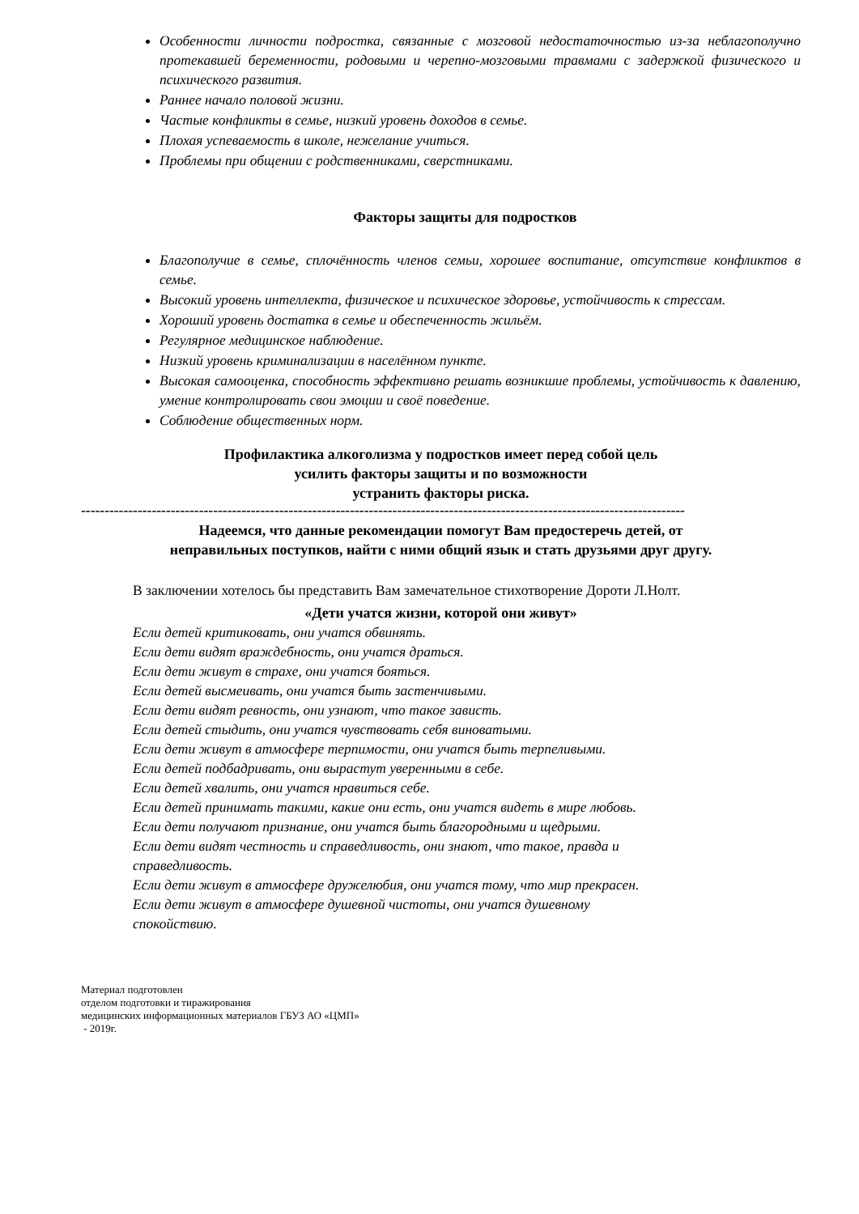Особенности личности подростка, связанные с мозговой недостаточностью из-за неблагополучно протекавшей беременности, родовыми и черепно-мозговыми травмами с задержкой физического и психического развития.
Раннее начало половой жизни.
Частые конфликты в семье, низкий уровень доходов в семье.
Плохая успеваемость в школе, нежелание учиться.
Проблемы при общении с родственниками, сверстниками.
Факторы защиты для подростков
Благополучие в семье, сплочённость членов семьи, хорошее воспитание, отсутствие конфликтов в семье.
Высокий уровень интеллекта, физическое и психическое здоровье, устойчивость к стрессам.
Хороший уровень достатка в семье и обеспеченность жильём.
Регулярное медицинское наблюдение.
Низкий уровень криминализации в населённом пункте.
Высокая самооценка, способность эффективно решать возникшие проблемы, устойчивость к давлению, умение контролировать свои эмоции и своё поведение.
Соблюдение общественных норм.
Профилактика алкоголизма у подростков имеет перед собой цель
усилить факторы защиты и по возможности
устранить факторы риска.
--------------------------------------------------------------------------------------------------------------------------------
Надеемся, что данные рекомендации помогут Вам предостеречь детей, от
неправильных поступков, найти с ними общий язык и стать друзьями друг другу.
В заключении хотелось бы представить Вам замечательное стихотворение Дороти Л.Нолт.
«Дети учатся жизни, которой они живут»
Если детей критиковать, они учатся обвинять.
Если дети видят враждебность, они учатся драться.
Если дети живут в страхе, они учатся бояться.
Если детей высмеивать, они учатся быть застенчивыми.
Если дети видят ревность, они узнают, что такое зависть.
Если детей стыдить, они учатся чувствовать себя виноватыми.
Если дети живут в атмосфере терпимости, они учатся быть терпеливыми.
Если детей подбадривать, они вырастут уверенными в себе.
Если детей хвалить, они учатся нравиться себе.
Если детей принимать такими, какие они есть, они учатся видеть в мире любовь.
Если дети получают признание, они учатся быть благородными и щедрыми.
Если дети видят честность и справедливость, они знают, что такое, правда и
справедливость.
Если дети живут в атмосфере дружелюбия, они учатся тому, что мир прекрасен.
Если дети живут в атмосфере душевной чистоты, они учатся душевному
спокойствию.
Материал подготовлен
отделом подготовки и тиражирования
медицинских информационных материалов ГБУЗ АО «ЦМП»
- 2019г.